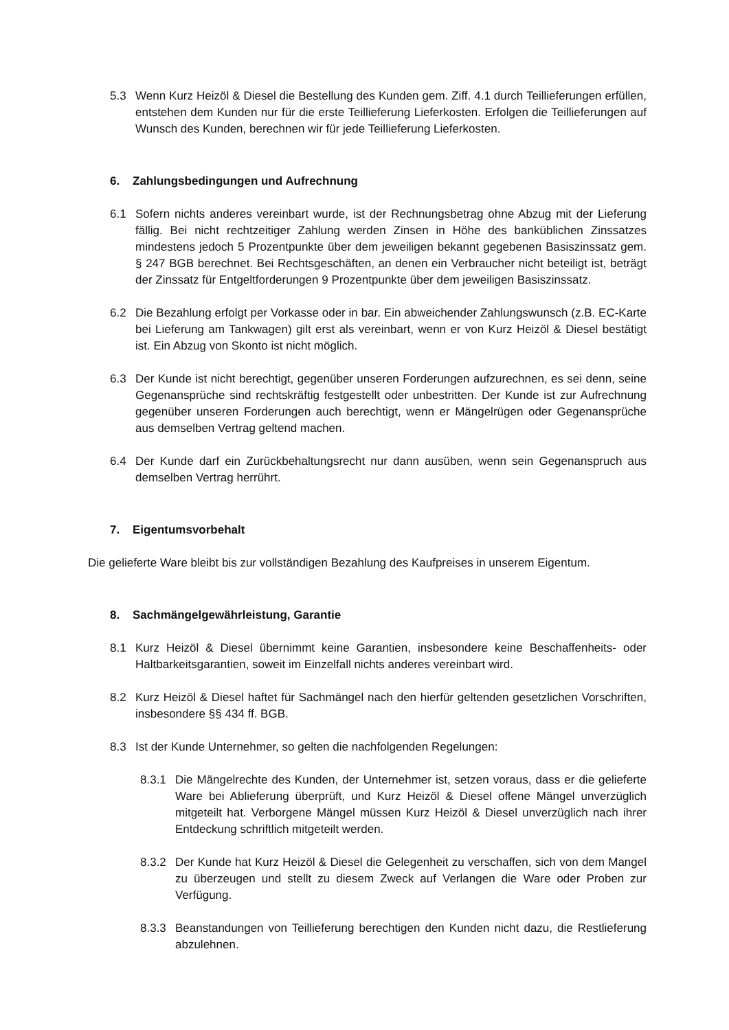5.3 Wenn Kurz Heizöl & Diesel die Bestellung des Kunden gem. Ziff. 4.1 durch Teillieferungen erfüllen, entstehen dem Kunden nur für die erste Teillieferung Lieferkosten. Erfolgen die Teillieferungen auf Wunsch des Kunden, berechnen wir für jede Teillieferung Lieferkosten.
6. Zahlungsbedingungen und Aufrechnung
6.1 Sofern nichts anderes vereinbart wurde, ist der Rechnungsbetrag ohne Abzug mit der Lieferung fällig. Bei nicht rechtzeitiger Zahlung werden Zinsen in Höhe des banküblichen Zinssatzes mindestens jedoch 5 Prozentpunkte über dem jeweiligen bekannt gegebenen Basiszinssatz gem. § 247 BGB berechnet. Bei Rechtsgeschäften, an denen ein Verbraucher nicht beteiligt ist, beträgt der Zinssatz für Entgeltforderungen 9 Prozentpunkte über dem jeweiligen Basiszinssatz.
6.2 Die Bezahlung erfolgt per Vorkasse oder in bar. Ein abweichender Zahlungswunsch (z.B. EC-Karte bei Lieferung am Tankwagen) gilt erst als vereinbart, wenn er von Kurz Heizöl & Diesel bestätigt ist. Ein Abzug von Skonto ist nicht möglich.
6.3 Der Kunde ist nicht berechtigt, gegenüber unseren Forderungen aufzurechnen, es sei denn, seine Gegenansprüche sind rechtskräftig festgestellt oder unbestritten. Der Kunde ist zur Aufrechnung gegenüber unseren Forderungen auch berechtigt, wenn er Mängelrügen oder Gegenansprüche aus demselben Vertrag geltend machen.
6.4 Der Kunde darf ein Zurückbehaltungsrecht nur dann ausüben, wenn sein Gegenanspruch aus demselben Vertrag herrührt.
7. Eigentumsvorbehalt
Die gelieferte Ware bleibt bis zur vollständigen Bezahlung des Kaufpreises in unserem Eigentum.
8. Sachmängelgewährleistung, Garantie
8.1 Kurz Heizöl & Diesel übernimmt keine Garantien, insbesondere keine Beschaffenheits- oder Haltbarkeitsgarantien, soweit im Einzelfall nichts anderes vereinbart wird.
8.2 Kurz Heizöl & Diesel haftet für Sachmängel nach den hierfür geltenden gesetzlichen Vorschriften, insbesondere §§ 434 ff. BGB.
8.3 Ist der Kunde Unternehmer, so gelten die nachfolgenden Regelungen:
8.3.1 Die Mängelrechte des Kunden, der Unternehmer ist, setzen voraus, dass er die gelieferte Ware bei Ablieferung überprüft, und Kurz Heizöl & Diesel offene Mängel unverzüglich mitgeteilt hat. Verborgene Mängel müssen Kurz Heizöl & Diesel unverzüglich nach ihrer Entdeckung schriftlich mitgeteilt werden.
8.3.2 Der Kunde hat Kurz Heizöl & Diesel die Gelegenheit zu verschaffen, sich von dem Mangel zu überzeugen und stellt zu diesem Zweck auf Verlangen die Ware oder Proben zur Verfügung.
8.3.3 Beanstandungen von Teillieferung berechtigen den Kunden nicht dazu, die Restlieferung abzulehnen.